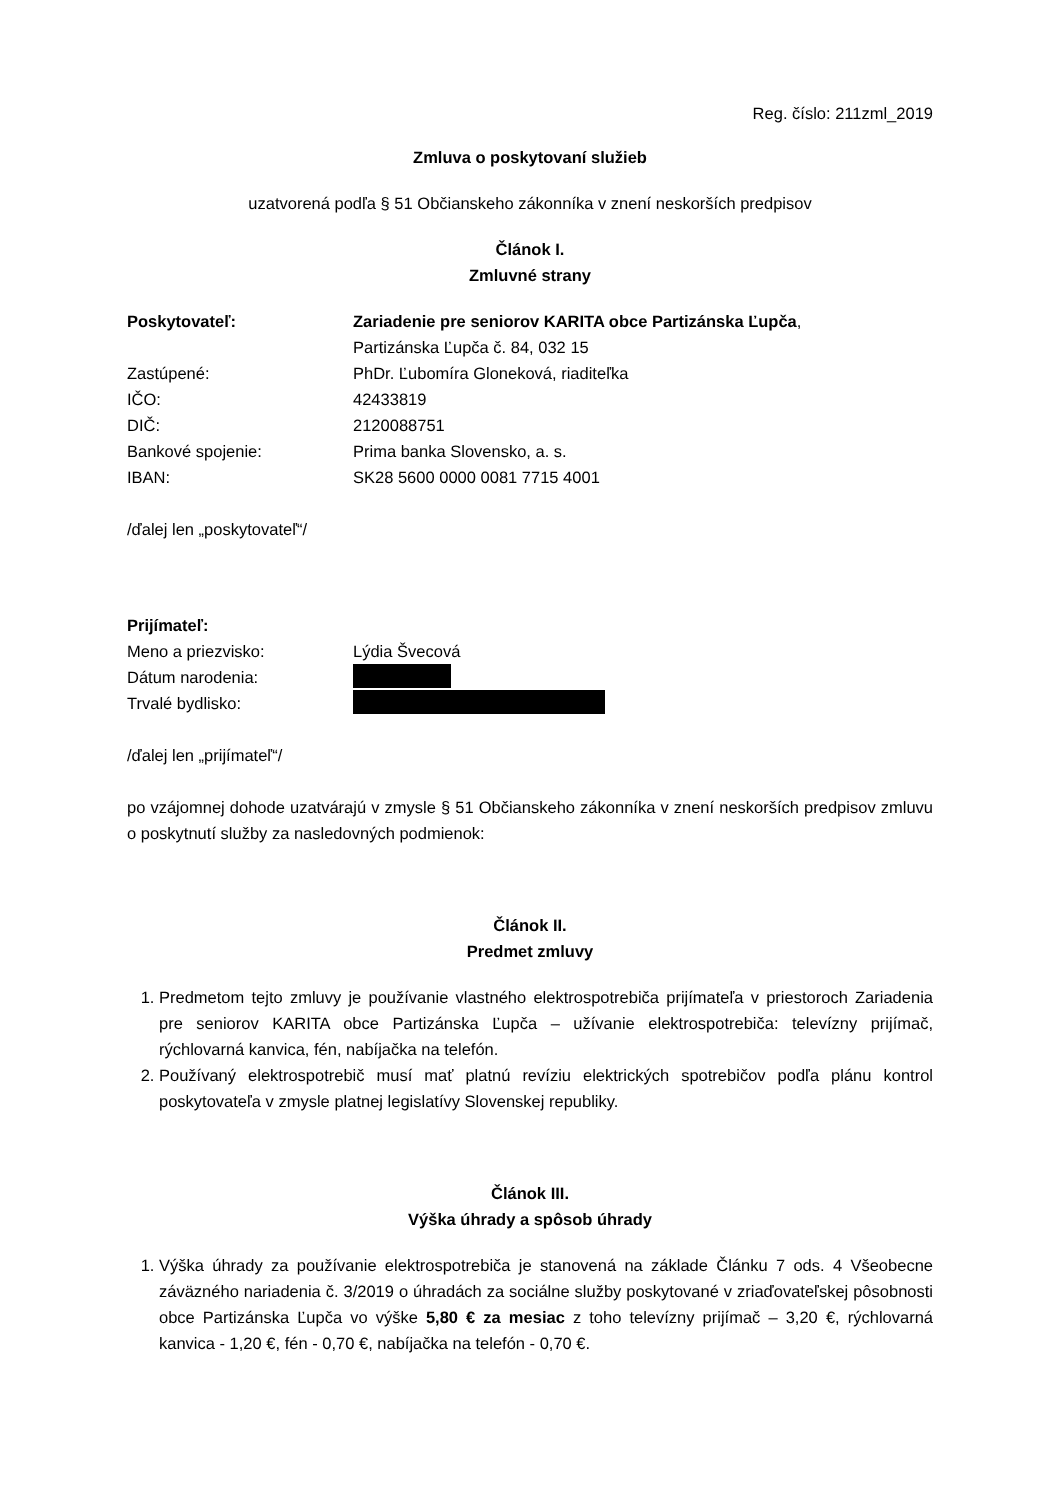Reg. číslo: 211zml_2019
Zmluva o poskytovaní služieb
uzatvorená podľa § 51 Občianskeho zákonníka v znení neskorších predpisov
Článok I.
Zmluvné strany
Poskytovateľ: Zariadenie pre seniorov KARITA obce Partizánska Ľupča,
Partizánska Ľupča č. 84, 032 15
Zastúpené: PhDr. Ľubomíra Gloneková, riaditeľka
IČO: 42433819
DIČ: 2120088751
Bankové spojenie: Prima banka Slovensko, a. s.
IBAN: SK28 5600 0000 0081 7715 4001
/ďalej len „poskytovateľ“/
Prijímateľ:
Meno a priezvisko: Lýdia Švecová
Dátum narodenia:
Trvalé bydlisko:
/ďalej len „prijímateľ“/
po vzájomnej dohode uzatvárajú v zmysle § 51 Občianskeho zákonníka v znení neskorších predpisov zmluvu o poskytnutí služby za nasledovných podmienok:
Článok II.
Predmet zmluvy
1. Predmetom tejto zmluvy je používanie vlastného elektrospotrebiča prijímateľa v priestoroch Zariadenia pre seniorov KARITA obce Partizánska Ľupča – užívanie elektrospotrebiča: televízny prijímač, rýchlovarná kanvica, fén, nabíjačka na telefón.
2. Používaný elektrospotrebič musí mať platnú revíziu elektrických spotrebičov podľa plánu kontrol poskytovateľa v zmysle platnej legislatívy Slovenskej republiky.
Článok III.
Výška úhrady a spôsob úhrady
1. Výška úhrady za používanie elektrospotrebiča je stanovená na základe Článku 7 ods. 4 Všeobecne záväzného nariadenia č. 3/2019 o úhradách za sociálne služby poskytované v zriaďovateľskej pôsobnosti obce Partizánska Ľupča vo výške 5,80 € za mesiac z toho televízny prijímač – 3,20 €, rýchlovarná kanvica - 1,20 €, fén - 0,70 €, nabíjačka na telefón - 0,70 €.